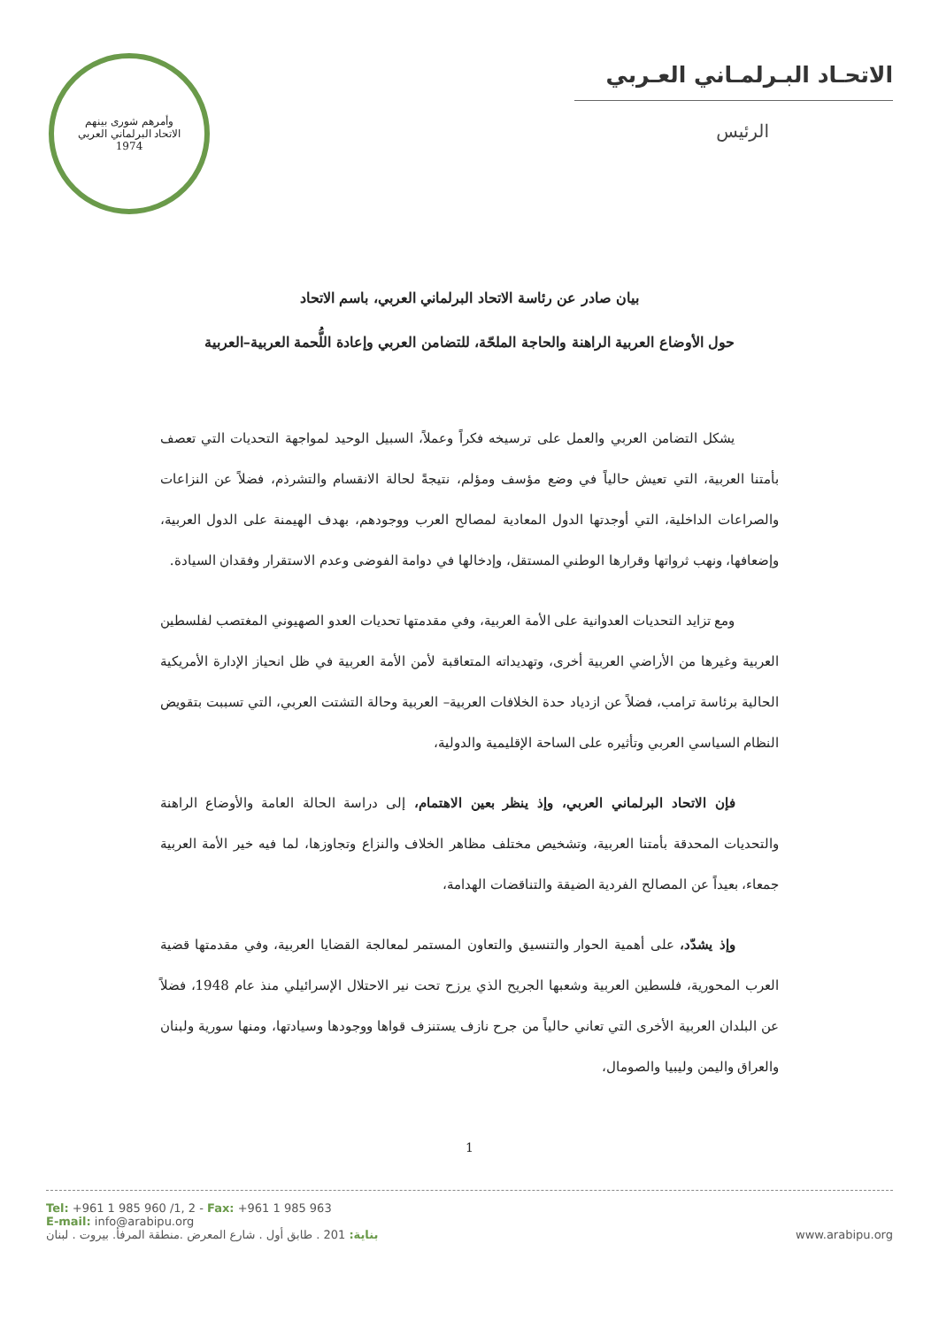الاتحـاد البـرلمـاني العـربي
الرئيس
وأمرهم شورى بينهم
الاتحاد البرلماني العربي
1974
بيان صادر عن رئاسة الاتحاد البرلماني العربي، باسم الاتحاد
حول الأوضاع العربية الراهنة والحاجة الملحّة، للتضامن العربي وإعادة اللُّحمة العربية–العربية
يشكل التضامن العربي والعمل على ترسيخه فكراً وعملاً، السبيل الوحيد لمواجهة التحديات التي تعصف بأمتنا العربية، التي تعيش حالياً في وضع مؤسف ومؤلم، نتيجةً لحالة الانقسام والتشرذم، فضلاً عن النزاعات والصراعات الداخلية، التي أوجدتها الدول المعادية لمصالح العرب ووجودهم، بهدف الهيمنة على الدول العربية، وإضعافها، ونهب ثرواتها وقرارها الوطني المستقل، وإدخالها في دوامة الفوضى وعدم الاستقرار وفقدان السيادة.
ومع تزايد التحديات العدوانية على الأمة العربية، وفي مقدمتها تحديات العدو الصهيوني المغتصب لفلسطين العربية وغيرها من الأراضي العربية أخرى، وتهديداته المتعاقبة لأمن الأمة العربية في ظل انحياز الإدارة الأمريكية الحالية برئاسة ترامب، فضلاً عن ازدياد حدة الخلافات العربية– العربية وحالة التشتت العربي، التي تسببت بتقويض النظام السياسي العربي وتأثيره على الساحة الإقليمية والدولية،
فإن الاتحاد البرلماني العربي، وإذ ينظر بعين الاهتمام، إلى دراسة الحالة العامة والأوضاع الراهنة والتحديات المحدقة بأمتنا العربية، وتشخيص مختلف مظاهر الخلاف والنزاع وتجاوزها، لما فيه خير الأمة العربية جمعاء، بعيداً عن المصالح الفردية الضيقة والتناقضات الهدامة،
وإذ يشدّد، على أهمية الحوار والتنسيق والتعاون المستمر لمعالجة القضايا العربية، وفي مقدمتها قضية العرب المحورية، فلسطين العربية وشعبها الجريح الذي يرزح تحت نير الاحتلال الإسرائيلي منذ عام 1948، فضلاً عن البلدان العربية الأخرى التي تعاني حالياً من جرح نازف يستنزف قواها ووجودها وسيادتها، ومنها سورية ولبنان والعراق واليمن وليبيا والصومال،
1
Tel: +961 1 985 960 /1, 2 - Fax: +961 1 985 963
E-mail: info@arabipu.org
بناية: 201 . طابق أول . شارع المعرض .منطقة المرفأ. بيروت . لبنان
www.arabipu.org